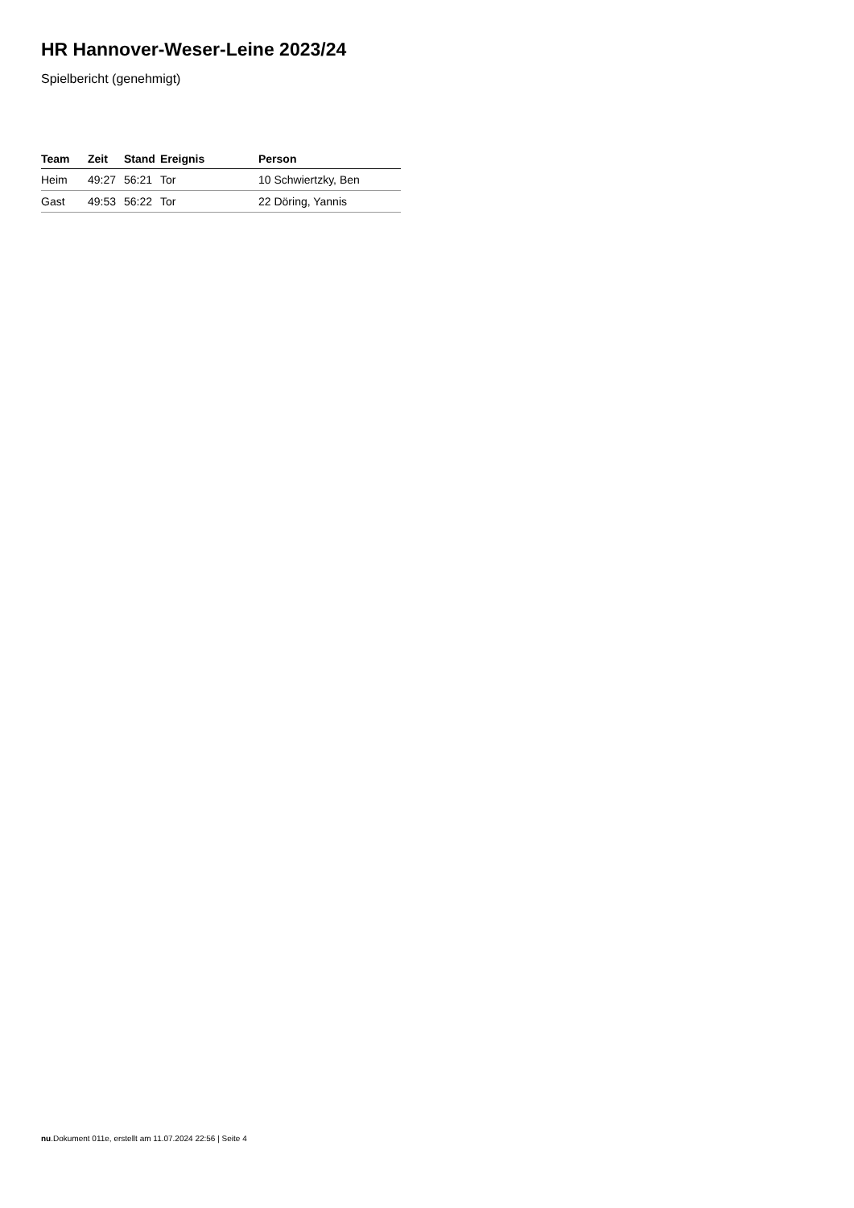HR Hannover-Weser-Leine 2023/24
Spielbericht (genehmigt)
| Team | Zeit | Stand | Ereignis | Person |
| --- | --- | --- | --- | --- |
| Heim | 49:27 | 56:21 | Tor | 10 Schwiertzky, Ben |
| Gast | 49:53 | 56:22 | Tor | 22 Döring, Yannis |
nu.Dokument 011e, erstellt am 11.07.2024 22:56 | Seite 4